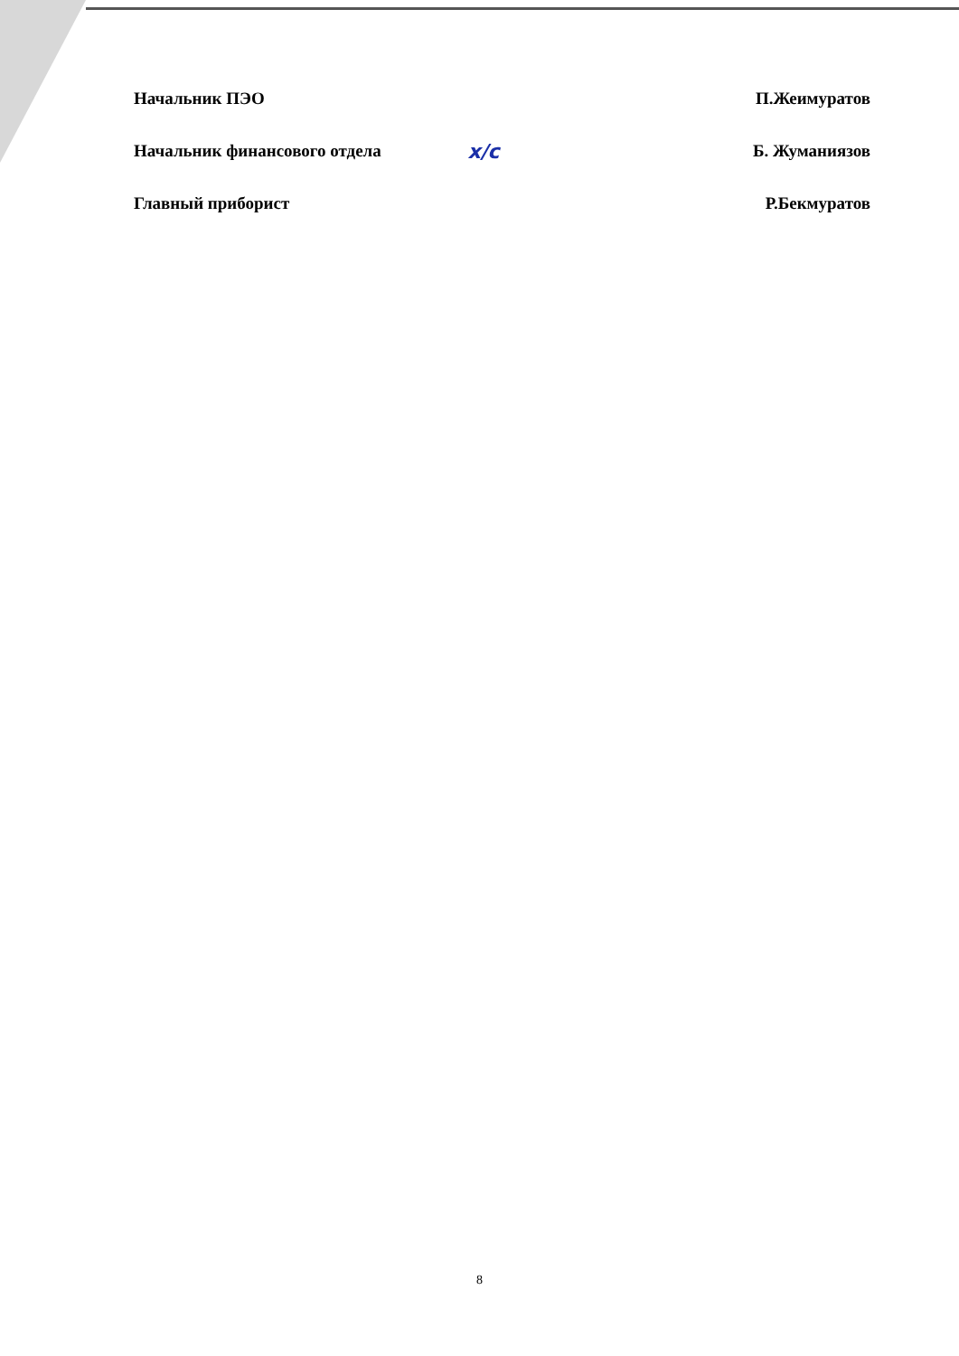Начальник ПЭО П.Жеимуратов
Начальник финансового отдела х/с Б. Жуманиязов
Главный приборист Р.Бекмуратов
8